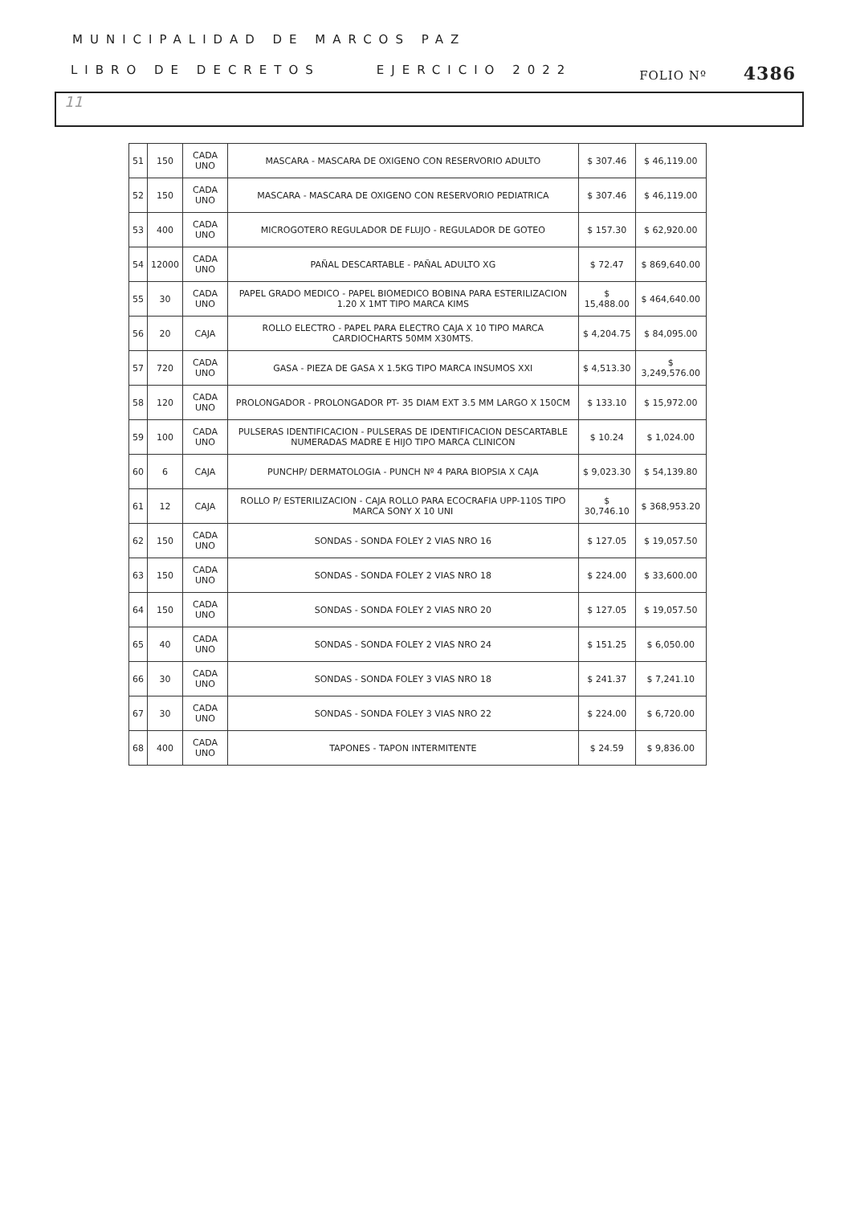MUNICIPALIDAD DE MARCOS PAZ
LIBRO DE DECRETOS EJERCICIO 2022 FOLIO Nº 4386
11
| 51 | 150 | CADA UNO | MASCARA - MASCARA DE OXIGENO CON RESERVORIO ADULTO | $ 307.46 | $ 46,119.00 |
| 52 | 150 | CADA UNO | MASCARA - MASCARA DE OXIGENO CON RESERVORIO PEDIATRICA | $ 307.46 | $ 46,119.00 |
| 53 | 400 | CADA UNO | MICROGOTERO REGULADOR DE FLUJO - REGULADOR DE GOTEO | $ 157.30 | $ 62,920.00 |
| 54 | 12000 | CADA UNO | PAÑAL DESCARTABLE - PAÑAL ADULTO XG | $ 72.47 | $ 869,640.00 |
| 55 | 30 | CADA UNO | PAPEL GRADO MEDICO - PAPEL BIOMEDICO BOBINA PARA ESTERILIZACION 1.20 X 1MT TIPO MARCA KIMS | $ 15,488.00 | $ 464,640.00 |
| 56 | 20 | CAJA | ROLLO ELECTRO - PAPEL PARA ELECTRO CAJA X 10 TIPO MARCA CARDIOCHARTS 50MM X30MTS. | $ 4,204.75 | $ 84,095.00 |
| 57 | 720 | CADA UNO | GASA - PIEZA DE GASA X 1.5KG TIPO MARCA INSUMOS XXI | $ 4,513.30 | $ 3,249,576.00 |
| 58 | 120 | CADA UNO | PROLONGADOR - PROLONGADOR PT- 35 DIAM EXT 3.5 MM LARGO X 150CM | $ 133.10 | $ 15,972.00 |
| 59 | 100 | CADA UNO | PULSERAS IDENTIFICACION - PULSERAS DE IDENTIFICACION DESCARTABLE NUMERADAS MADRE E HIJO TIPO MARCA CLINICON | $ 10.24 | $ 1,024.00 |
| 60 | 6 | CAJA | PUNCHP/ DERMATOLOGIA - PUNCH Nº 4 PARA BIOPSIA X CAJA | $ 9,023.30 | $ 54,139.80 |
| 61 | 12 | CAJA | ROLLO P/ ESTERILIZACION - CAJA ROLLO PARA ECOCRAFIA UPP-110S TIPO MARCA SONY X 10 UNI | $ 30,746.10 | $ 368,953.20 |
| 62 | 150 | CADA UNO | SONDAS - SONDA FOLEY 2 VIAS NRO 16 | $ 127.05 | $ 19,057.50 |
| 63 | 150 | CADA UNO | SONDAS - SONDA FOLEY 2 VIAS NRO 18 | $ 224.00 | $ 33,600.00 |
| 64 | 150 | CADA UNO | SONDAS - SONDA FOLEY 2 VIAS NRO 20 | $ 127.05 | $ 19,057.50 |
| 65 | 40 | CADA UNO | SONDAS - SONDA FOLEY 2 VIAS NRO 24 | $ 151.25 | $ 6,050.00 |
| 66 | 30 | CADA UNO | SONDAS - SONDA FOLEY 3 VIAS NRO 18 | $ 241.37 | $ 7,241.10 |
| 67 | 30 | CADA UNO | SONDAS - SONDA FOLEY 3 VIAS NRO 22 | $ 224.00 | $ 6,720.00 |
| 68 | 400 | CADA UNO | TAPONES - TAPON INTERMITENTE | $ 24.59 | $ 9,836.00 |